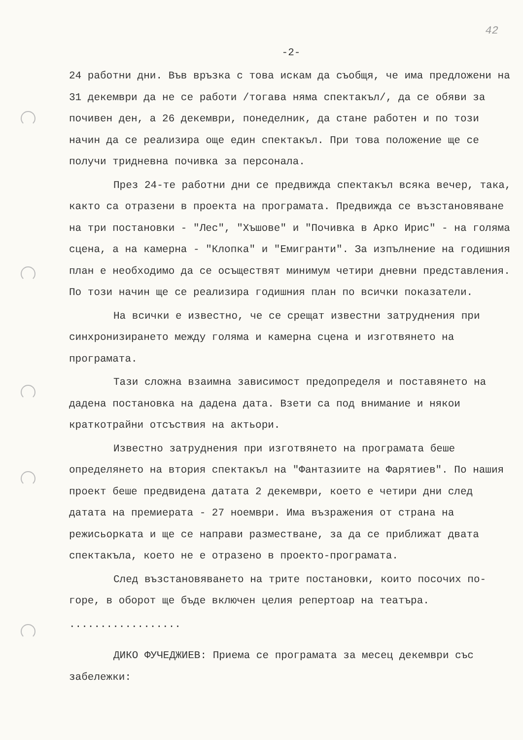42
-2-
24 работни дни. Във връзка с това искам да съобщя, че има предложени на 31 декември да не се работи /тогава няма спектакъл/, да се обяви за почивен ден, а 26 декември, понеделник, да стане работен и по този начин да се реализира още един спектакъл. При това положение ще се получи тридневна почивка за персонала.
През 24-те работни дни се предвижда спектакъл всяка вечер, така, както са отразени в проекта на програмата. Предвижда се възстановяване на три постановки - "Лес", "Хъшове" и "Почивка в Арко Ирис" - на голяма сцена, а на камерна - "Клопка" и "Емигранти". За изпълнение на годишния план е необходимо да се осъществят минимум четири дневни представления. По този начин ще се реализира годишния план по всички показатели.
На всички е известно, че се срещат известни затруднения при синхронизирането между голяма и камерна сцена и изготвянето на програмата.
Тази сложна взаимна зависимост предопределя и поставянето на дадена постановка на дадена дата. Взети са под внимание и някои краткотрайни отсъствия на актьори.
Известно затруднения при изготвянето на програмата беше определянето на втория спектакъл на "Фантазиите на Фарятиев". По нашия проект беше предвидена датата 2 декември, което е четири дни след датата на премиерата - 27 ноември. Има възражения от страна на режисьорката и ще се направи разместване, за да се приближат двата спектакъла, което не е отразено в проекто-програмата.
След възстановяването на трите постановки, които посочих по-горе, в оборот ще бъде включен целия репертоар на театъра.
..................
ДИКО ФУЧЕДЖИЕВ: Приема се програмата за месец декември със забележки: